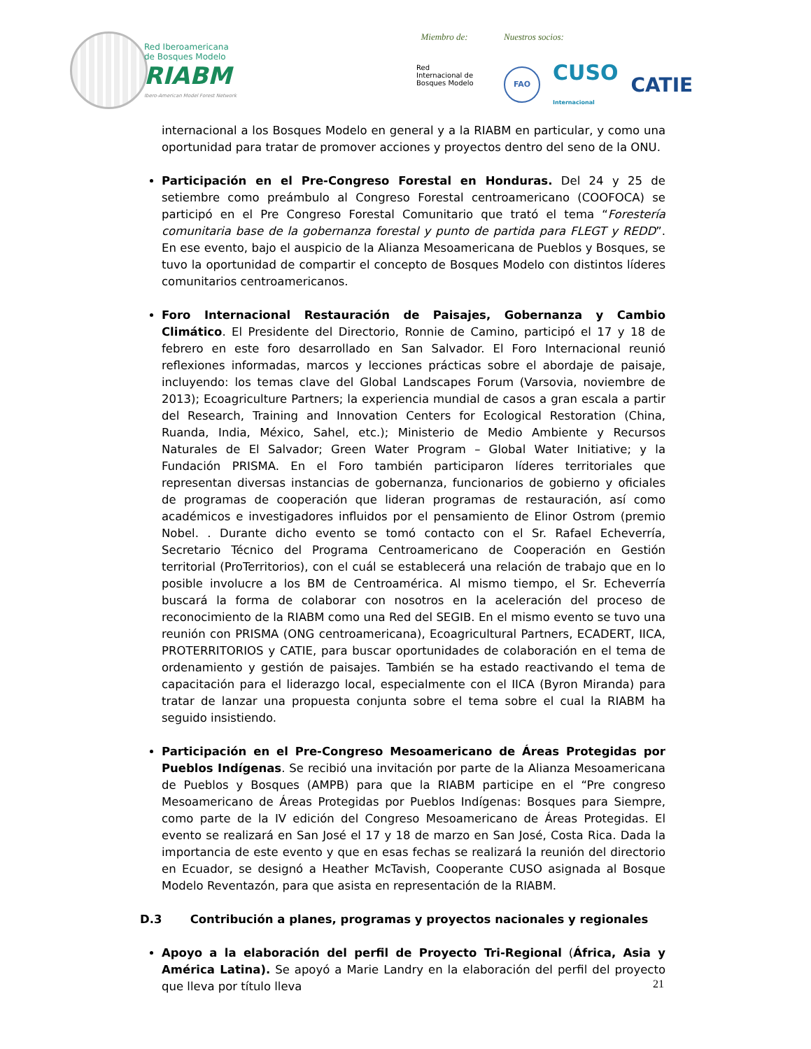Red Iberoamericana
de Bosques Modelo
RIABM
Ibero-American Model Forest Network
Miembro de:
Red
Internacional de
Bosques Modelo
Nuestros socios:
FAO
CUSO
Internacional CATIE
internacional a los Bosques Modelo en general y a la RIABM en particular, y como una oportunidad para tratar de promover acciones y proyectos dentro del seno de la ONU.
Participación en el Pre-Congreso Forestal en Honduras. Del 24 y 25 de setiembre como preámbulo al Congreso Forestal centroamericano (COOFOCA) se participó en el Pre Congreso Forestal Comunitario que trató el tema “Forestería comunitaria base de la gobernanza forestal y punto de partida para FLEGT y REDD”. En ese evento, bajo el auspicio de la Alianza Mesoamericana de Pueblos y Bosques, se tuvo la oportunidad de compartir el concepto de Bosques Modelo con distintos líderes comunitarios centroamericanos.
Foro Internacional Restauración de Paisajes, Gobernanza y Cambio Climático. El Presidente del Directorio, Ronnie de Camino, participó el 17 y 18 de febrero en este foro desarrollado en San Salvador. El Foro Internacional reunió reflexiones informadas, marcos y lecciones prácticas sobre el abordaje de paisaje, incluyendo: los temas clave del Global Landscapes Forum (Varsovia, noviembre de 2013); Ecoagriculture Partners; la experiencia mundial de casos a gran escala a partir del Research, Training and Innovation Centers for Ecological Restoration (China, Ruanda, India, México, Sahel, etc.); Ministerio de Medio Ambiente y Recursos Naturales de El Salvador; Green Water Program – Global Water Initiative; y la Fundación PRISMA. En el Foro también participaron líderes territoriales que representan diversas instancias de gobernanza, funcionarios de gobierno y oficiales de programas de cooperación que lideran programas de restauración, así como académicos e investigadores influidos por el pensamiento de Elinor Ostrom (premio Nobel. . Durante dicho evento se tomó contacto con el Sr. Rafael Echeverría, Secretario Técnico del Programa Centroamericano de Cooperación en Gestión territorial (ProTerritorios), con el cuál se establecerá una relación de trabajo que en lo posible involucre a los BM de Centroamérica. Al mismo tiempo, el Sr. Echeverría buscará la forma de colaborar con nosotros en la aceleración del proceso de reconocimiento de la RIABM como una Red del SEGIB. En el mismo evento se tuvo una reunión con PRISMA (ONG centroamericana), Ecoagricultural Partners, ECADERT, IICA, PROTERRITORIOS y CATIE, para buscar oportunidades de colaboración en el tema de ordenamiento y gestión de paisajes. También se ha estado reactivando el tema de capacitación para el liderazgo local, especialmente con el IICA (Byron Miranda) para tratar de lanzar una propuesta conjunta sobre el tema sobre el cual la RIABM ha seguido insistiendo.
Participación en el Pre-Congreso Mesoamericano de Áreas Protegidas por Pueblos Indígenas. Se recibió una invitación por parte de la Alianza Mesoamericana de Pueblos y Bosques (AMPB) para que la RIABM participe en el “Pre congreso Mesoamericano de Áreas Protegidas por Pueblos Indígenas: Bosques para Siempre, como parte de la IV edición del Congreso Mesoamericano de Áreas Protegidas. El evento se realizará en San José el 17 y 18 de marzo en San José, Costa Rica. Dada la importancia de este evento y que en esas fechas se realizará la reunión del directorio en Ecuador, se designó a Heather McTavish, Cooperante CUSO asignada al Bosque Modelo Reventazón, para que asista en representación de la RIABM.
D.3 Contribución a planes, programas y proyectos nacionales y regionales
Apoyo a la elaboración del perfil de Proyecto Tri-Regional (África, Asia y América Latina). Se apoyó a Marie Landry en la elaboración del perfil del proyecto que lleva por título lleva
21